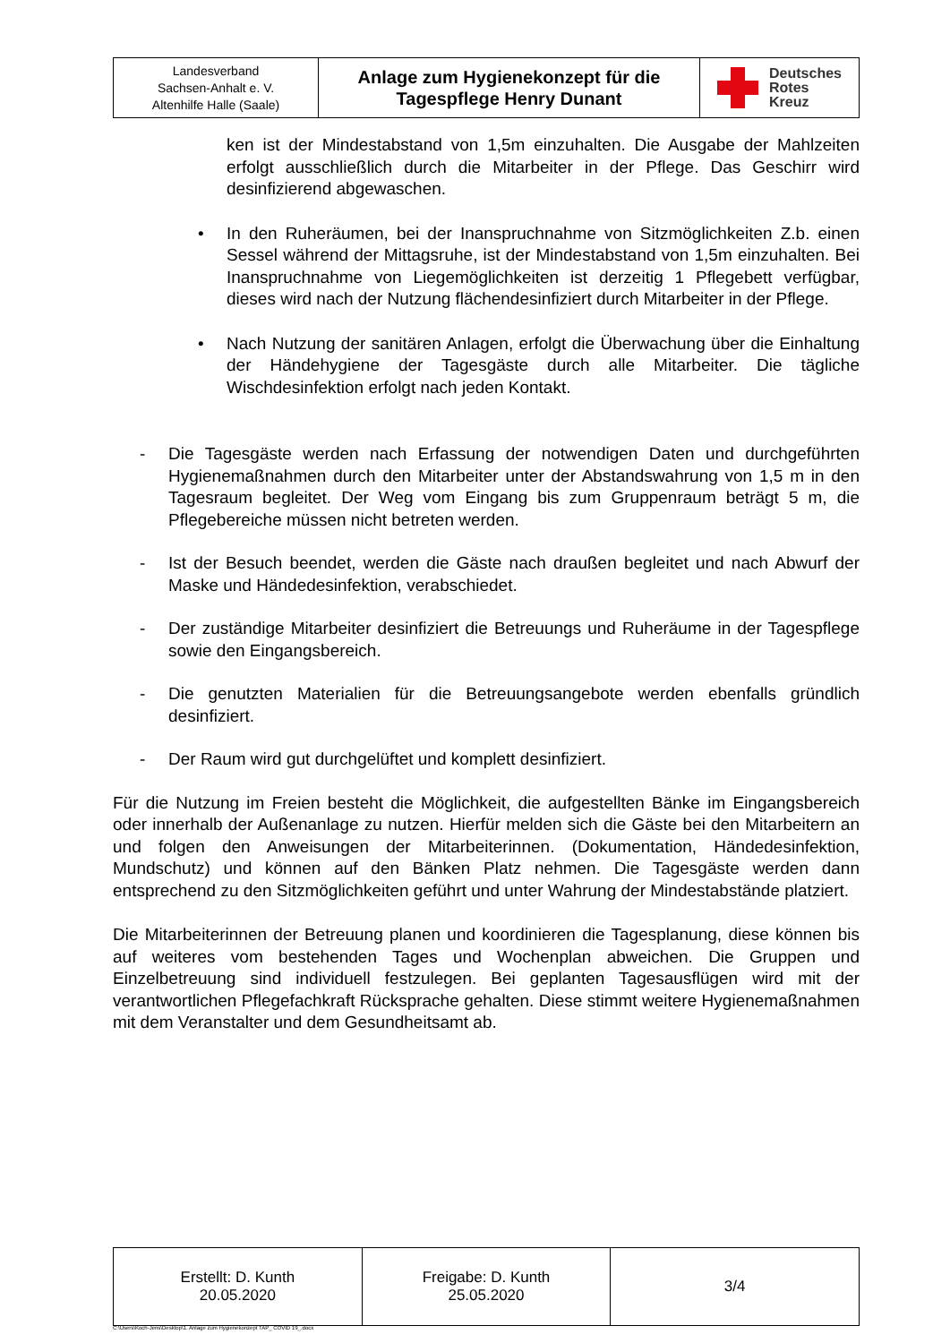| Landesverband Sachsen-Anhalt e. V. Altenhilfe Halle (Saale) | Anlage zum Hygienekonzept für die Tagespflege Henry Dunant | Deutsches Rotes Kreuz |
ken ist der Mindestabstand von 1,5m einzuhalten. Die Ausgabe der Mahlzeiten erfolgt ausschließlich durch die Mitarbeiter in der Pflege. Das Geschirr wird desinfizierend abgewaschen.
• In den Ruheräumen, bei der Inanspruchnahme von Sitzmöglichkeiten Z.b. einen Sessel während der Mittagsruhe, ist der Mindestabstand von 1,5m einzuhalten. Bei Inanspruchnahme von Liegemöglichkeiten ist derzeitig 1 Pflegebett verfügbar, dieses wird nach der Nutzung flächendesinfiziert durch Mitarbeiter in der Pflege.
• Nach Nutzung der sanitären Anlagen, erfolgt die Überwachung über die Einhaltung der Händehygiene der Tagesgäste durch alle Mitarbeiter. Die tägliche Wischdesinfektion erfolgt nach jeden Kontakt.
- Die Tagesgäste werden nach Erfassung der notwendigen Daten und durchgeführten Hygienemaßnahmen durch den Mitarbeiter unter der Abstandswahrung von 1,5 m in den Tagesraum begleitet. Der Weg vom Eingang bis zum Gruppenraum beträgt 5 m, die Pflegebereiche müssen nicht betreten werden.
- Ist der Besuch beendet, werden die Gäste nach draußen begleitet und nach Abwurf der Maske und Händedesinfektion, verabschiedet.
- Der zuständige Mitarbeiter desinfiziert die Betreuungs und Ruheräume in der Tagespflege sowie den Eingangsbereich.
- Die genutzten Materialien für die Betreuungsangebote werden ebenfalls gründlich desinfiziert.
- Der Raum wird gut durchgelüftet und komplett desinfiziert.
Für die Nutzung im Freien besteht die Möglichkeit, die aufgestellten Bänke im Eingangsbereich oder innerhalb der Außenanlage zu nutzen. Hierfür melden sich die Gäste bei den Mitarbeitern an und folgen den Anweisungen der Mitarbeiterinnen. (Dokumentation, Händedesinfektion, Mundschutz) und können auf den Bänken Platz nehmen. Die Tagesgäste werden dann entsprechend zu den Sitzmöglichkeiten geführt und unter Wahrung der Mindestabstände platziert.
Die Mitarbeiterinnen der Betreuung planen und koordinieren die Tagesplanung, diese können bis auf weiteres vom bestehenden Tages und Wochenplan abweichen. Die Gruppen und Einzelbetreuung sind individuell festzulegen. Bei geplanten Tagesausflügen wird mit der verantwortlichen Pflegefachkraft Rücksprache gehalten. Diese stimmt weitere Hygienemaßnahmen mit dem Veranstalter und dem Gesundheitsamt ab.
| Erstellt: D. Kunth 20.05.2020 | Freigabe: D. Kunth 25.05.2020 | 3/4 |
C:\Users\Koch-Jens\Desktop\1. Anlage zum Hygienekonzept TAP_ COVID 19_.docx